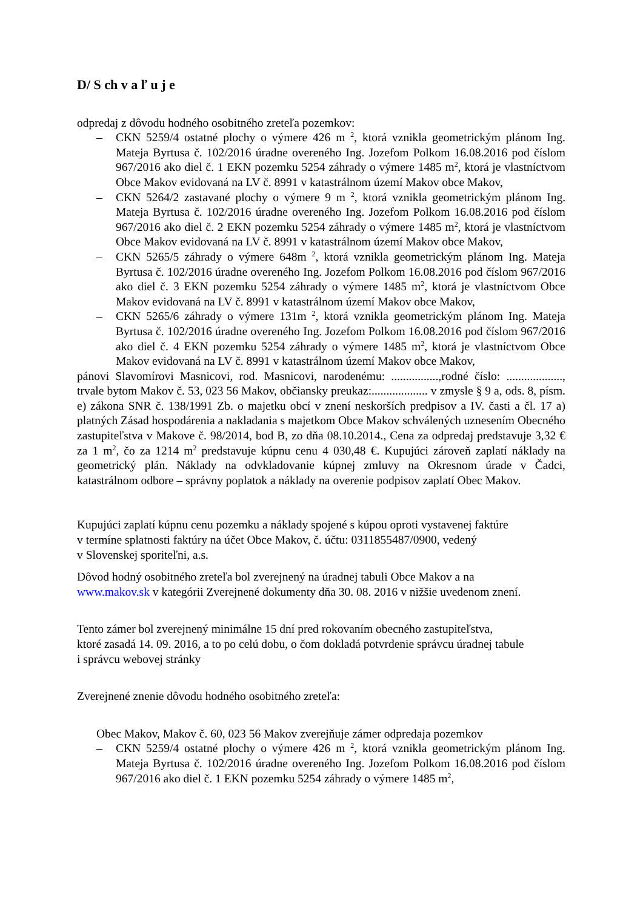D/ S ch v a ľ u j e
odpredaj z dôvodu hodného osobitného zreteľa pozemkov:
– CKN 5259/4 ostatné plochy o výmere 426 m <sup>2</sup>, ktorá vznikla geometrickým plánom Ing. Mateja Byrtusa č. 102/2016 úradne overeného Ing. Jozefom Polkom 16.08.2016 pod číslom 967/2016 ako diel č. 1 EKN pozemku 5254 záhrady o výmere 1485 m<sup>2</sup>, ktorá je vlastníctvom Obce Makov evidovaná na LV č. 8991 v katastrálnom území Makov obce Makov,
– CKN 5264/2 zastavané plochy o výmere 9 m <sup>2</sup>, ktorá vznikla geometrickým plánom Ing. Mateja Byrtusa č. 102/2016 úradne overeného Ing. Jozefom Polkom 16.08.2016 pod číslom 967/2016 ako diel č. 2 EKN pozemku 5254 záhrady o výmere 1485 m<sup>2</sup>, ktorá je vlastníctvom Obce Makov evidovaná na LV č. 8991 v katastrálnom území Makov obce Makov,
– CKN 5265/5 záhrady o výmere 648m <sup>2</sup>, ktorá vznikla geometrickým plánom Ing. Mateja Byrtusa č. 102/2016 úradne overeného Ing. Jozefom Polkom 16.08.2016 pod číslom 967/2016 ako diel č. 3 EKN pozemku 5254 záhrady o výmere 1485 m<sup>2</sup>, ktorá je vlastníctvom Obce Makov evidovaná na LV č. 8991 v katastrálnom území Makov obce Makov,
– CKN 5265/6 záhrady o výmere 131m <sup>2</sup>, ktorá vznikla geometrickým plánom Ing. Mateja Byrtusa č. 102/2016 úradne overeného Ing. Jozefom Polkom 16.08.2016 pod číslom 967/2016 ako diel č. 4 EKN pozemku 5254 záhrady o výmere 1485 m<sup>2</sup>, ktorá je vlastníctvom Obce Makov evidovaná na LV č. 8991 v katastrálnom území Makov obce Makov,
pánovi Slavomírovi Masnicovi, rod. Masnicovi, narodenému: ................,rodné číslo: ..................., trvale bytom Makov č. 53, 023 56 Makov, občiansky preukaz:................... v zmysle § 9 a, ods. 8, písm. e) zákona SNR č. 138/1991 Zb. o majetku obcí v znení neskorších predpisov a IV. časti a čl. 17 a) platných Zásad hospodárenia a nakladania s majetkom Obce Makov schválených uznesením Obecného zastupiteľstva v Makove č. 98/2014, bod B, zo dňa 08.10.2014., Cena za odpredaj predstavuje 3,32 € za 1 m<sup>2</sup>, čo za 1214 m<sup>2</sup> predstavuje kúpnu cenu 4 030,48 €. Kupujúci zároveň zaplatí náklady na geometrický plán. Náklady na odvkladovanie kúpnej zmluvy na Okresnom úrade v Čadci, katastrálnom odbore – správny poplatok a náklady na overenie podpisov zaplatí Obec Makov.
Kupujúci zaplatí kúpnu cenu pozemku a náklady spojené s kúpou oproti vystavenej faktúre
v termíne splatnosti faktúry na účet Obce Makov, č. účtu: 0311855487/0900, vedený
v Slovenskej sporiteľni, a.s.
Dôvod hodný osobitného zreteľa bol zverejnený na úradnej tabuli Obce Makov a na
www.makov.sk v kategórii Zverejnené dokumenty dňa 30. 08. 2016 v nižšie uvedenom znení.
Tento zámer bol zverejnený minimálne 15 dní pred rokovaním obecného zastupiteľstva,
ktoré zasadá 14. 09. 2016, a to po celú dobu, o čom dokladá potvrdenie správcu úradnej tabule
i správcu webovej stránky
Zverejnené znenie dôvodu hodného osobitného zreteľa:
Obec Makov, Makov č. 60, 023 56 Makov zverejňuje zámer odpredaja pozemkov
– CKN 5259/4 ostatné plochy o výmere 426 m <sup>2</sup>, ktorá vznikla geometrickým plánom Ing. Mateja Byrtusa č. 102/2016 úradne overeného Ing. Jozefom Polkom 16.08.2016 pod číslom 967/2016 ako diel č. 1 EKN pozemku 5254 záhrady o výmere 1485 m<sup>2</sup>,